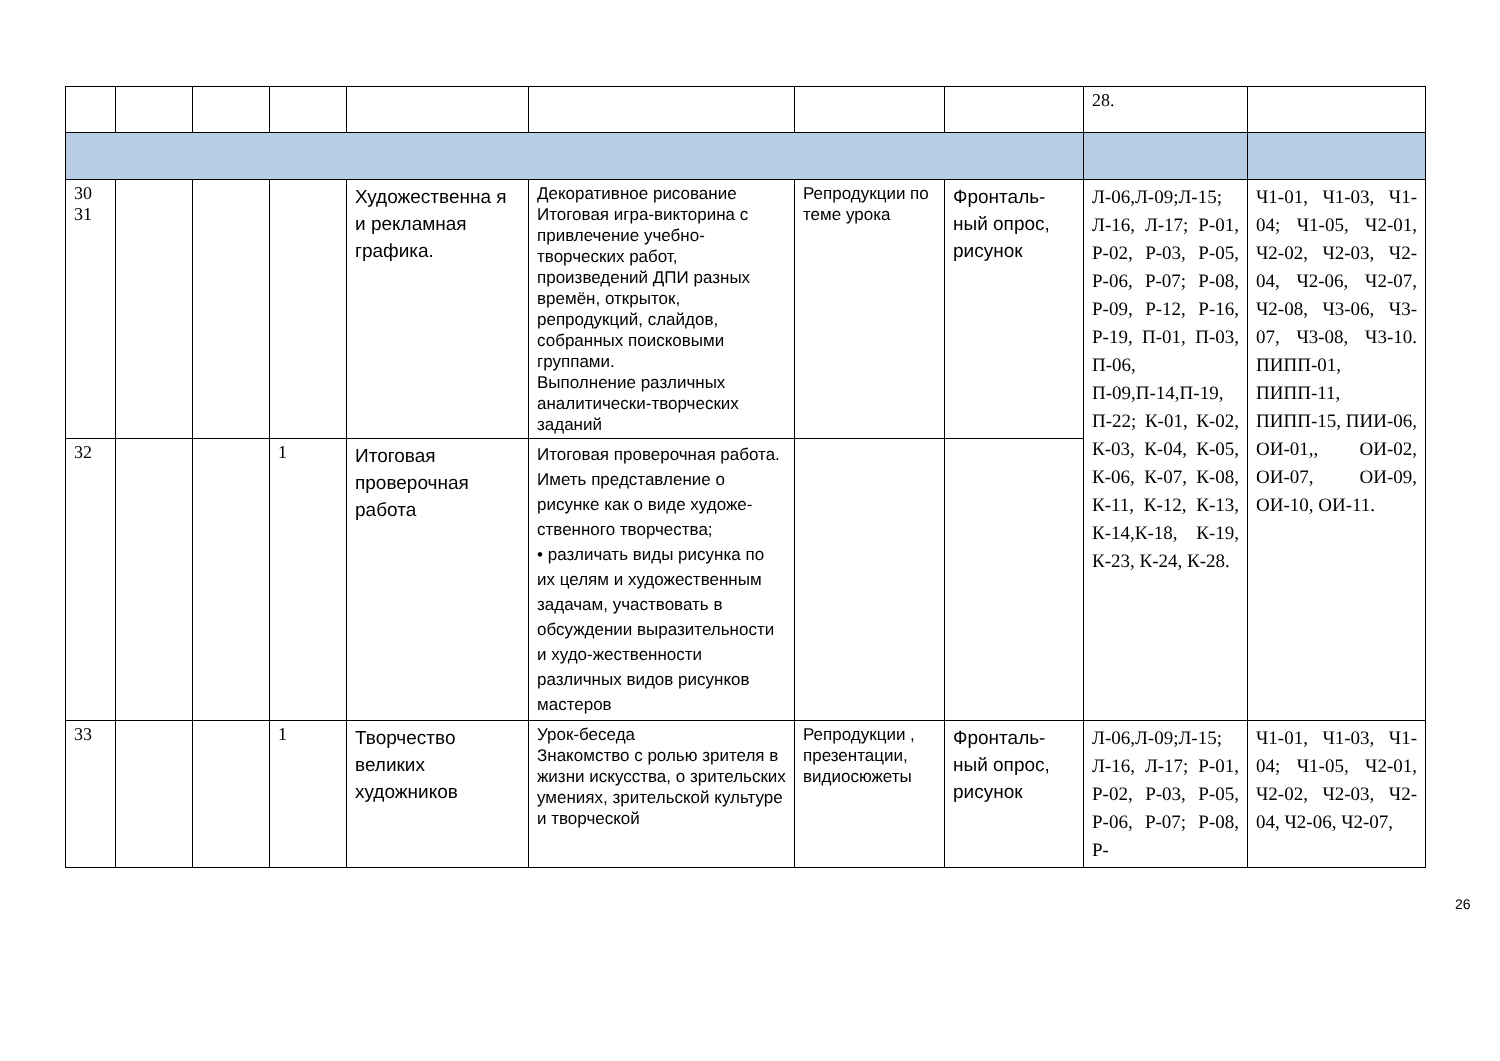| | | | | | | | | 28. | |
| 30 31 | | | | Художественна я и рекламная графика. | Декоративное рисование Итоговая игра-викторина с привлечение учебно-творческих работ, произведений ДПИ разных времён, открыток, репродукций, слайдов, собранных поисковыми группами. Выполнение различных аналитически-творческих заданий | Репродукции по теме урока | Фронталь-ный опрос, рисунок | Л-06,Л-09;Л-15; Л-16, Л-17; Р-01, Р-02, Р-03, Р-05, Р-06, Р-07; Р-08, Р-09, Р-12, Р-16, Р-19, П-01, П-03, П-06, П-09,П-14,П-19, П-22; К-01, К-02, К-03, К-04, К-05, К-06, К-07, К-08, К-11, К-12, К-13, К-14,К-18, К-19, К-23, К-24, К-28. | Ч1-01, Ч1-03, Ч1-04; Ч1-05, Ч2-01, Ч2-02, Ч2-03, Ч2-04, Ч2-06, Ч2-07, Ч2-08, Ч3-06, Ч3-07, Ч3-08, Ч3-10. ПИПП-01, ПИПП-11, ПИПП-15, ПИИ-06, ОИ-01,, ОИ-02, ОИ-07, ОИ-09, ОИ-10, ОИ-11. |
| 32 | | | 1 | Итоговая проверочная работа | Итоговая проверочная работа. Иметь представление о рисунке как о виде художе-ственного творчества; • различать виды рисунка по их целям и художественным задачам, участвовать в обсуждении выразительности и худо-жественности различных видов рисунков мастеров | | | | |
| 33 | | | 1 | Творчество великих художников | Урок-беседа Знакомство с ролью зрителя в жизни искусства, о зрительских умениях, зрительской культуре и творческой | Репродукции , презентации, видиосюжеты | Фронталь-ный опрос, рисунок | Л-06,Л-09;Л-15; Л-16, Л-17; Р-01, Р-02, Р-03, Р-05, Р-06, Р-07; Р-08, Р- | Ч1-01, Ч1-03, Ч1-04; Ч1-05, Ч2-01, Ч2-02, Ч2-03, Ч2-04, Ч2-06, Ч2-07, |
26